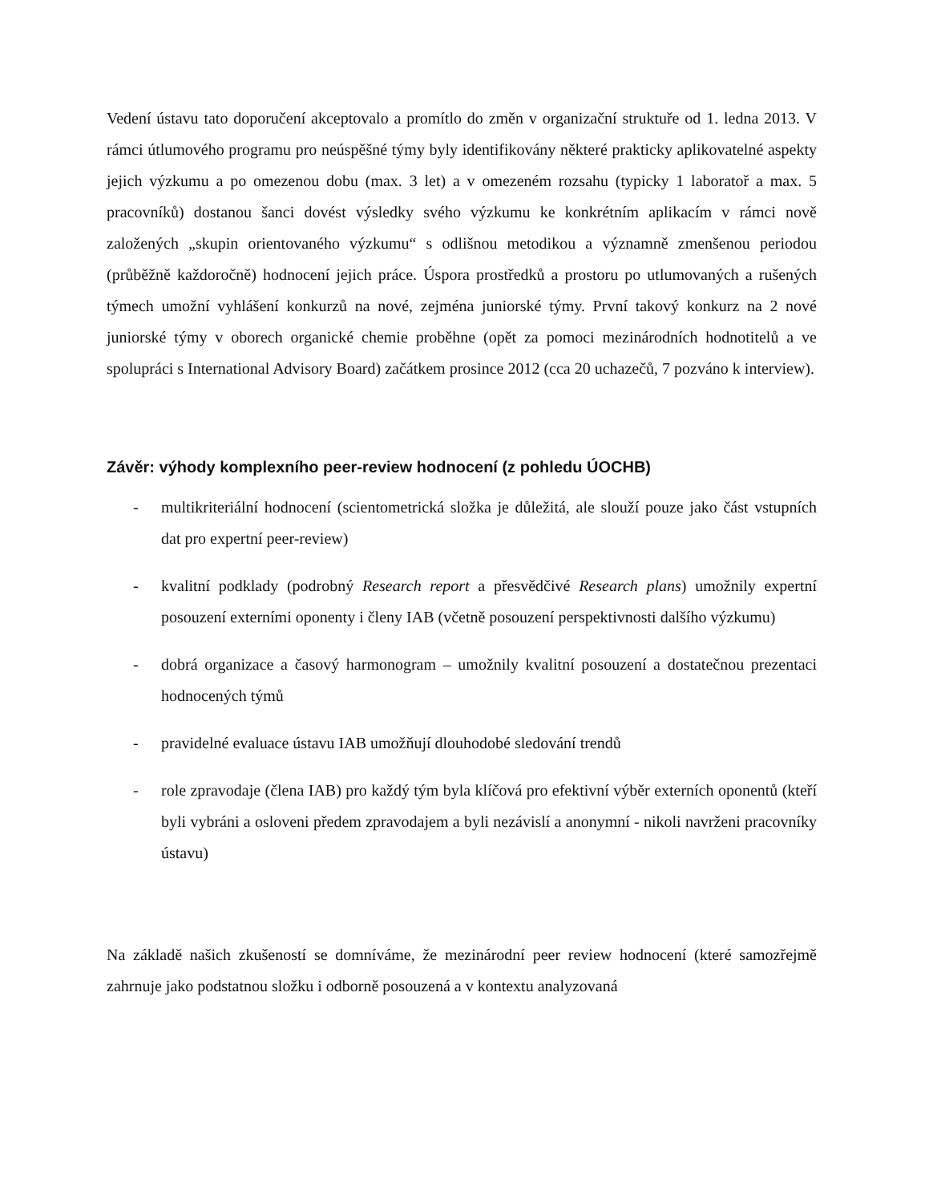Vedení ústavu tato doporučení akceptovalo a promítlo do změn v organizační struktuře od 1. ledna 2013. V rámci útlumového programu pro neúspěšné týmy byly identifikovány některé prakticky aplikovatelné aspekty jejich výzkumu a po omezenou dobu (max. 3 let) a v omezeném rozsahu (typicky 1 laboratoř a max. 5 pracovníků) dostanou šanci dovést výsledky svého výzkumu ke konkrétním aplikacím v rámci nově založených „skupin orientovaného výzkumu“ s odlišnou metodikou a významně zmenšenou periodou (průběžně každoročně) hodnocení jejich práce. Úspora prostředků a prostoru po utlumovaných a rušených týmech umožní vyhlášení konkurzů na nové, zejména juniorské týmy. První takový konkurz na 2 nové juniorské týmy v oborech organické chemie proběhne (opět za pomoci mezinárodních hodnotitelů a ve spolupráci s International Advisory Board) začátkem prosince 2012 (cca 20 uchazečů, 7 pozváno k interview).
Závěr: výhody komplexního peer-review hodnocení (z pohledu ÚOCHB)
- multikriteriální hodnocení (scientometrická složka je důležitá, ale slouží pouze jako část vstupních dat pro expertní peer-review)
- kvalitní podklady (podrobný Research report a přesvědčivé Research plans) umožnily expertní posouzení externími oponenty i členy IAB (včetně posouzení perspektivnosti dalšího výzkumu)
- dobrá organizace a časový harmonogram – umožnily kvalitní posouzení a dostatečnou prezentaci hodnocených týmů
- pravidelné evaluace ústavu IAB umožňují dlouhodobé sledování trendů
- role zpravodaje (člena IAB) pro každý tým byla klíčová pro efektivní výběr externích oponentů (kteří byli vybráni a osloveni předem zpravodajem a byli nezávislí a anonymní - nikoli navrženi pracovníky ústavu)
Na základě našich zkušeností se domníváme, že mezinárodní peer review hodnocení (které samozřejmě zahrnuje jako podstatnou složku i odborně posouzená a v kontextu analyzovaná